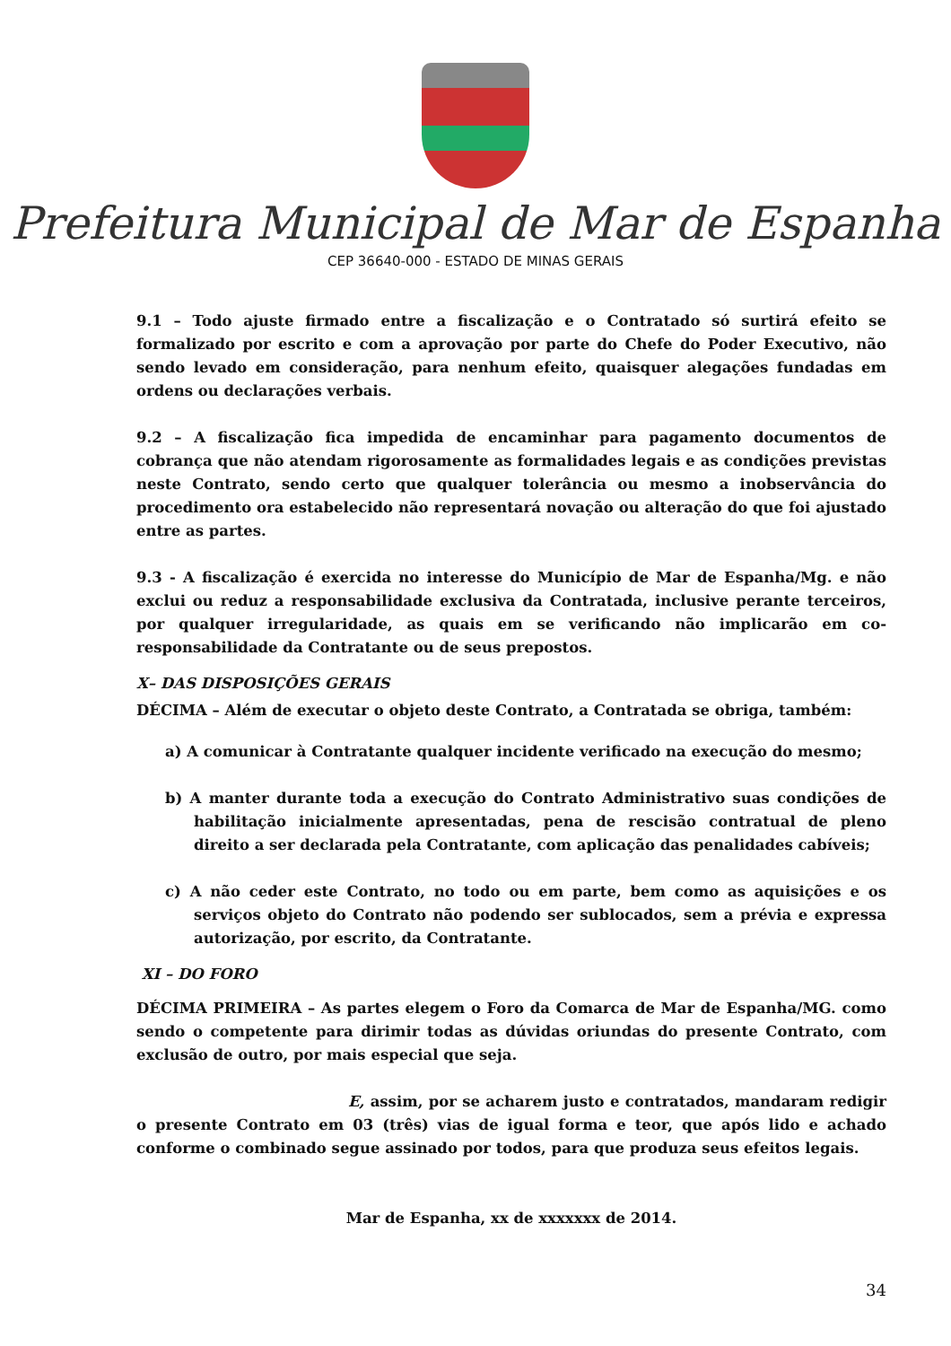Prefeitura Municipal de Mar de Espanha
CEP 36640-000 - ESTADO DE MINAS GERAIS
9.1 – Todo ajuste firmado entre a fiscalização e o Contratado só surtirá efeito se formalizado por escrito e com a aprovação por parte do Chefe do Poder Executivo, não sendo levado em consideração, para nenhum efeito, quaisquer alegações fundadas em ordens ou declarações verbais.
9.2 – A fiscalização fica impedida de encaminhar para pagamento documentos de cobrança que não atendam rigorosamente as formalidades legais e as condições previstas neste Contrato, sendo certo que qualquer tolerância ou mesmo a inobservância do procedimento ora estabelecido não representará novação ou alteração do que foi ajustado entre as partes.
9.3 - A fiscalização é exercida no interesse do Município de Mar de Espanha/Mg. e não exclui ou reduz a responsabilidade exclusiva da Contratada, inclusive perante terceiros, por qualquer irregularidade, as quais em se verificando não implicarão em co-responsabilidade da Contratante ou de seus prepostos.
X– DAS DISPOSIÇÕES GERAIS
DÉCIMA – Além de executar o objeto deste Contrato, a Contratada se obriga, também:
a) A comunicar à Contratante qualquer incidente verificado na execução do mesmo;
b) A manter durante toda a execução do Contrato Administrativo suas condições de habilitação inicialmente apresentadas, pena de rescisão contratual de pleno direito a ser declarada pela Contratante, com aplicação das penalidades cabíveis;
c) A não ceder este Contrato, no todo ou em parte, bem como as aquisições e os serviços objeto do Contrato não podendo ser sublocados, sem a prévia e expressa autorização, por escrito, da Contratante.
XI – DO FORO
DÉCIMA PRIMEIRA – As partes elegem o Foro da Comarca de Mar de Espanha/MG. como sendo o competente para dirimir todas as dúvidas oriundas do presente Contrato, com exclusão de outro, por mais especial que seja.
E, assim, por se acharem justo e contratados, mandaram redigir o presente Contrato em 03 (três) vias de igual forma e teor, que após lido e achado conforme o combinado segue assinado por todos, para que produza seus efeitos legais.
Mar de Espanha, xx de xxxxxxx de 2014.
34